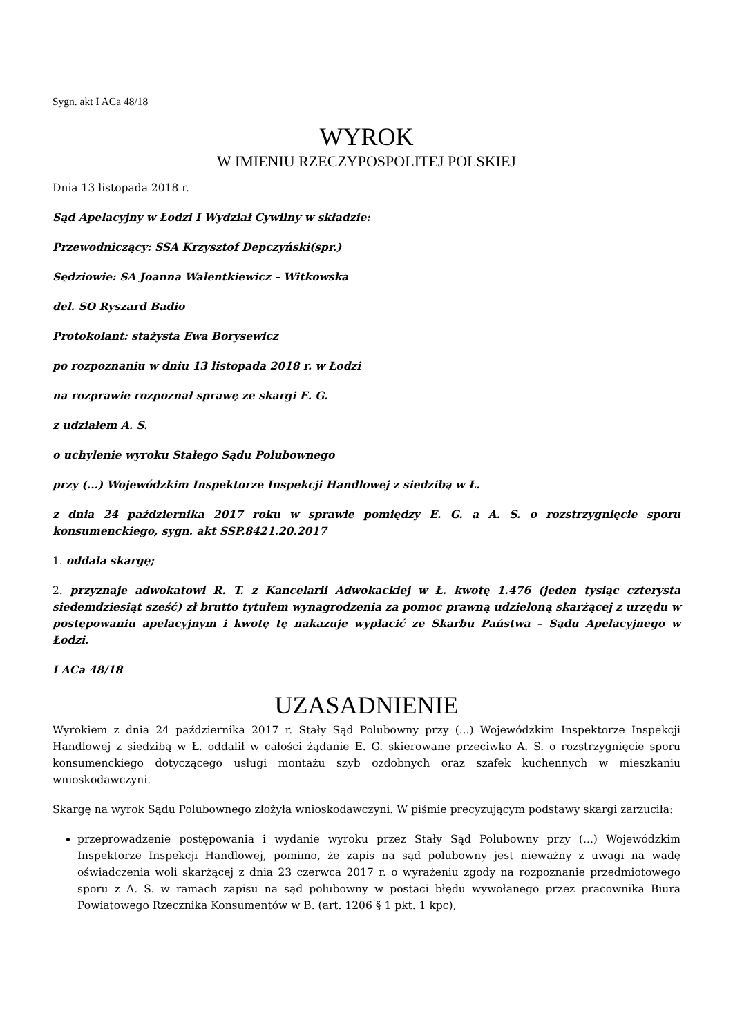Sygn. akt I ACa 48/18
WYROK
W IMIENIU RZECZYPOSPOLITEJ POLSKIEJ
Dnia 13 listopada 2018 r.
Sąd Apelacyjny w Łodzi I Wydział Cywilny w składzie:
Przewodniczący: SSA Krzysztof Depczyński(spr.)
Sędziowie: SA Joanna Walentkiewicz – Witkowska
del. SO Ryszard Badio
Protokolant: stażysta Ewa Borysewicz
po rozpoznaniu w dniu 13 listopada 2018 r. w Łodzi
na rozprawie rozpoznał sprawę ze skargi E. G.
z udziałem A. S.
o uchylenie wyroku Stałego Sądu Polubownego
przy (...) Wojewódzkim Inspektorze Inspekcji Handlowej z siedzibą w Ł.
z dnia 24 października 2017 roku w sprawie pomiędzy E. G. a A. S. o rozstrzygnięcie sporu konsumenckiego, sygn. akt SSP.8421.20.2017
1. oddala skargę;
2. przyznaje adwokatowi R. T. z Kancelarii Adwokackiej w Ł. kwotę 1.476 (jeden tysiąc czterysta siedemdziesiąt sześć) zł brutto tytułem wynagrodzenia za pomoc prawną udzieloną skarżącej z urzędu w postępowaniu apelacyjnym i kwotę tę nakazuje wypłacić ze Skarbu Państwa – Sądu Apelacyjnego w Łodzi.
I ACa 48/18
UZASADNIENIE
Wyrokiem z dnia 24 października 2017 r. Stały Sąd Polubowny przy (...) Wojewódzkim Inspektorze Inspekcji Handlowej z siedzibą w Ł. oddalił w całości żądanie E. G. skierowane przeciwko A. S. o rozstrzygnięcie sporu konsumenckiego dotyczącego usługi montażu szyb ozdobnych oraz szafek kuchennych w mieszkaniu wnioskodawczyni.
Skargę na wyrok Sądu Polubownego złożyła wnioskodawczyni. W piśmie precyzującym podstawy skargi zarzuciła:
przeprowadzenie postępowania i wydanie wyroku przez Stały Sąd Polubowny przy (...) Wojewódzkim Inspektorze Inspekcji Handlowej, pomimo, że zapis na sąd polubowny jest nieważny z uwagi na wadę oświadczenia woli skarżącej z dnia 23 czerwca 2017 r. o wyrażeniu zgody na rozpoznanie przedmiotowego sporu z A. S. w ramach zapisu na sąd polubowny w postaci błędu wywołanego przez pracownika Biura Powiatowego Rzecznika Konsumentów w B. (art. 1206 § 1 pkt. 1 kpc),